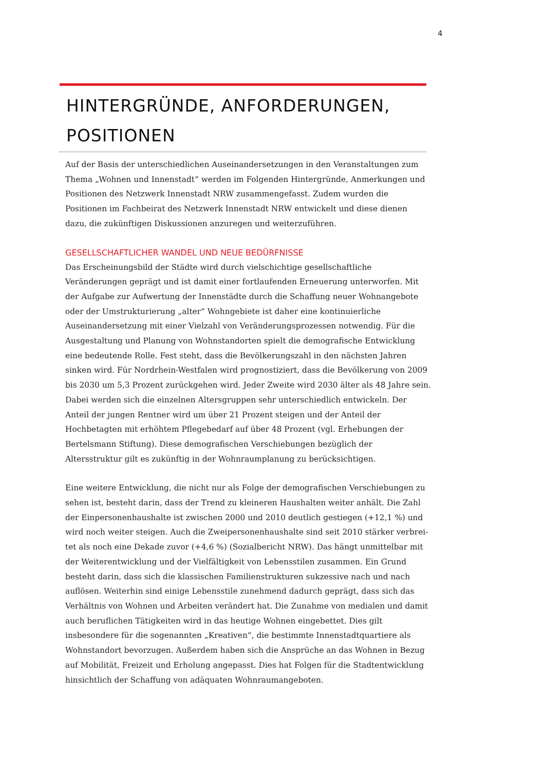4
HINTERGRÜNDE, ANFORDERUNGEN, POSITIONEN
Auf der Basis der unterschiedlichen Auseinandersetzungen in den Veranstaltungen zum Thema „Wohnen und Innenstadt“ werden im Folgenden Hintergründe, Anmerkungen und Positionen des Netzwerk Innenstadt NRW zusammengefasst. Zudem wurden die Positionen im Fachbeirat des Netzwerk Innenstadt NRW entwickelt und diese dienen dazu, die zukünftigen Diskussionen anzuregen und weiterzuführen.
GESELLSCHAFTLICHER WANDEL UND NEUE BEDÜRFNISSE
Das Erscheinungsbild der Städte wird durch vielschichtige gesellschaftliche Veränderungen geprägt und ist damit einer fortlaufenden Erneuerung unterworfen. Mit der Aufgabe zur Aufwertung der Innenstädte durch die Schaffung neuer Wohnangebote oder der Umstrukturierung „alter“ Wohngebiete ist daher eine kontinuierliche Auseinandersetzung mit einer Vielzahl von Veränderungsprozessen notwendig. Für die Ausgestaltung und Planung von Wohnstandorten spielt die demografische Entwicklung eine bedeutende Rolle. Fest steht, dass die Bevölkerungszahl in den nächsten Jahren sinken wird. Für Nordrhein-Westfalen wird prognostiziert, dass die Bevölkerung von 2009 bis 2030 um 5,3 Prozent zurückgehen wird. Jeder Zweite wird 2030 älter als 48 Jahre sein. Dabei werden sich die einzelnen Altersgruppen sehr unterschiedlich entwickeln. Der Anteil der jungen Rentner wird um über 21 Prozent steigen und der Anteil der Hochbetagten mit erhöhtem Pflegebedarf auf über 48 Prozent (vgl. Erhebungen der Bertelsmann Stiftung). Diese demografischen Verschiebungen bezüglich der Altersstruktur gilt es zukünftig in der Wohnraumplanung zu berücksichtigen.
Eine weitere Entwicklung, die nicht nur als Folge der demografischen Verschiebungen zu sehen ist, besteht darin, dass der Trend zu kleineren Haushalten weiter anhält. Die Zahl der Einpersonenhaushalte ist zwischen 2000 und 2010 deutlich gestiegen (+12,1 %) und wird noch weiter steigen. Auch die Zweipersonenhaushalte sind seit 2010 stärker verbrei-tet als noch eine Dekade zuvor (+4,6 %) (Sozialbericht NRW). Das hängt unmittelbar mit der Weiterentwicklung und der Vielfältigkeit von Lebensstilen zusammen. Ein Grund besteht darin, dass sich die klassischen Familienstrukturen sukzessive nach und nach auflösen. Weiterhin sind einige Lebensstile zunehmend dadurch geprägt, dass sich das Verhältnis von Wohnen und Arbeiten verändert hat. Die Zunahme von medialen und damit auch beruflichen Tätigkeiten wird in das heutige Wohnen eingebettet. Dies gilt insbesondere für die sogenannten „Kreativen“, die bestimmte Innenstadtquartiere als Wohnstandort bevorzugen. Außerdem haben sich die Ansprüche an das Wohnen in Bezug auf Mobilität, Freizeit und Erholung angepasst. Dies hat Folgen für die Stadtentwicklung hinsichtlich der Schaffung von adäquaten Wohnraumangeboten.